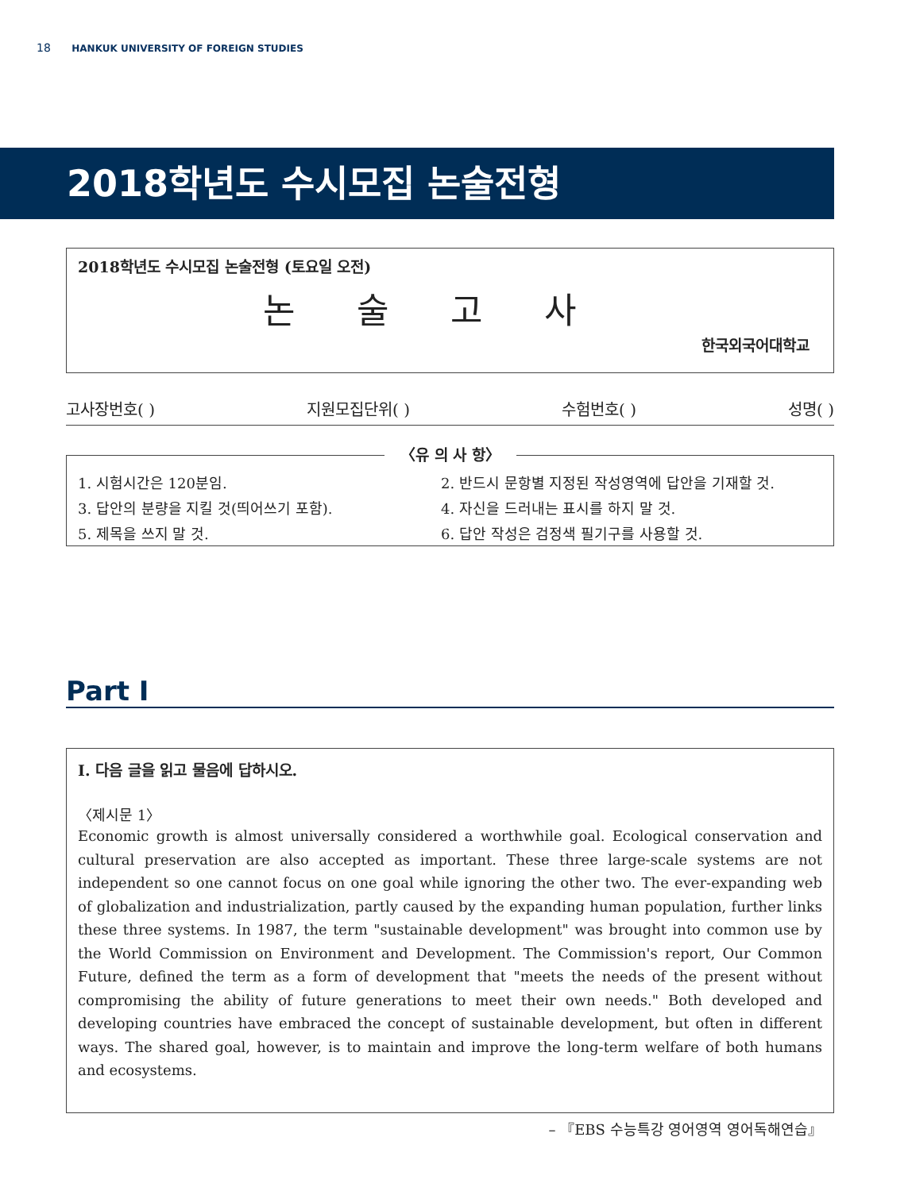18 HANKUK UNIVERSITY OF FOREIGN STUDIES
2018학년도 수시모집 논술전형
2018학년도 수시모집 논술전형 (토요일 오전)
논술고사
한국외국어대학교
고사장번호( ) 지원모집단위( ) 수험번호( ) 성명( )
〈유 의 사 항〉
1. 시험시간은 120분임.
2. 반드시 문항별 지정된 작성영역에 답안을 기재할 것.
3. 답안의 분량을 지킬 것(띄어쓰기 포함).
4. 자신을 드러내는 표시를 하지 말 것.
5. 제목을 쓰지 말 것.
6. 답안 작성은 검정색 필기구를 사용할 것.
Part I
I. 다음 글을 읽고 물음에 답하시오.
〈제시문 1〉
Economic growth is almost universally considered a worthwhile goal. Ecological conservation and cultural preservation are also accepted as important. These three large-scale systems are not independent so one cannot focus on one goal while ignoring the other two. The ever-expanding web of globalization and industrialization, partly caused by the expanding human population, further links these three systems. In 1987, the term "sustainable development" was brought into common use by the World Commission on Environment and Development. The Commission's report, Our Common Future, defined the term as a form of development that "meets the needs of the present without compromising the ability of future generations to meet their own needs." Both developed and developing countries have embraced the concept of sustainable development, but often in different ways. The shared goal, however, is to maintain and improve the long-term welfare of both humans and ecosystems.
– 『EBS 수능특강 영어영역 영어독해연습』